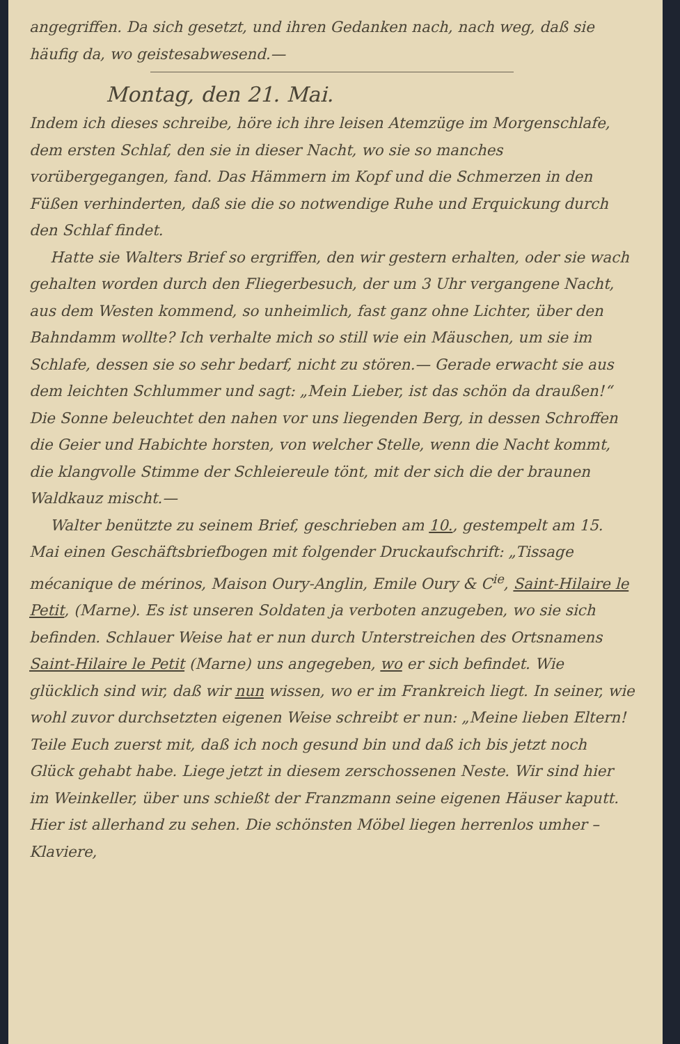angegriffen. Da sich gesetzt, und ihren Gedanken nach, nach weg, daß sie häufig da, wo geistesabwesend.—
Montag, den 21. Mai.
Indem ich dieses schreibe, höre ich ihre leisen Atemzüge im Morgenschlafe, dem ersten Schlaf, den sie in dieser Nacht, wo sie so manches vorübergegangen, fand. Das Hämmern im Kopf und die Schmerzen in den Füßen verhinderten, daß sie die so notwendige Ruhe und Erquickung durch den Schlaf findet.
Hatte sie Walters Brief so ergriffen, den wir gestern erhalten, oder sie wach gehalten worden durch den Fliegerbesuch, der um 3 Uhr vergangene Nacht, aus dem Westen kommend, so unheimlich, fast ganz ohne Lichter, über den Bahndamm wollte? Ich verhalte mich so still wie ein Mäuschen, um sie im Schlafe, dessen sie so sehr bedarf, nicht zu stören.— Gerade erwacht sie aus dem leichten Schlummer und sagt: „Mein Lieber, ist das schön da draußen!“ Die Sonne beleuchtet den nahen vor uns liegenden Berg, in dessen Schroffen die Geier und Habichte horsten, von welcher Stelle, wenn die Nacht kommt, die klangvolle Stimme der Schleiereule tönt, mit der sich die der braunen Waldkauz mischt.—
Walter benützte zu seinem Brief, geschrieben am 10., gestempelt am 15. Mai einen Geschäftsbriefbogen mit folgender Druckaufschrift: „Tissage mécanique de mérinos, Maison Oury-Anglin, Emile Oury & C<sup>ie</sup>, Saint-Hilaire le Petit, (Marne). Es ist unseren Soldaten ja verboten anzugeben, wo sie sich befinden. Schlauer Weise hat er nun durch Unterstreichen des Ortsnamens Saint-Hilaire le Petit (Marne) uns angegeben, wo er sich befindet. Wie glücklich sind wir, daß wir nun wissen, wo er im Frankreich liegt. In seiner, wie wohl zuvor durchsetzten eigenen Weise schreibt er nun: „Meine lieben Eltern! Teile Euch zuerst mit, daß ich noch gesund bin und daß ich bis jetzt noch Glück gehabt habe. Liege jetzt in diesem zerschossenen Neste. Wir sind hier im Weinkeller, über uns schießt der Franzmann seine eigenen Häuser kaputt. Hier ist allerhand zu sehen. Die schönsten Möbel liegen herrenlos umher – Klaviere,